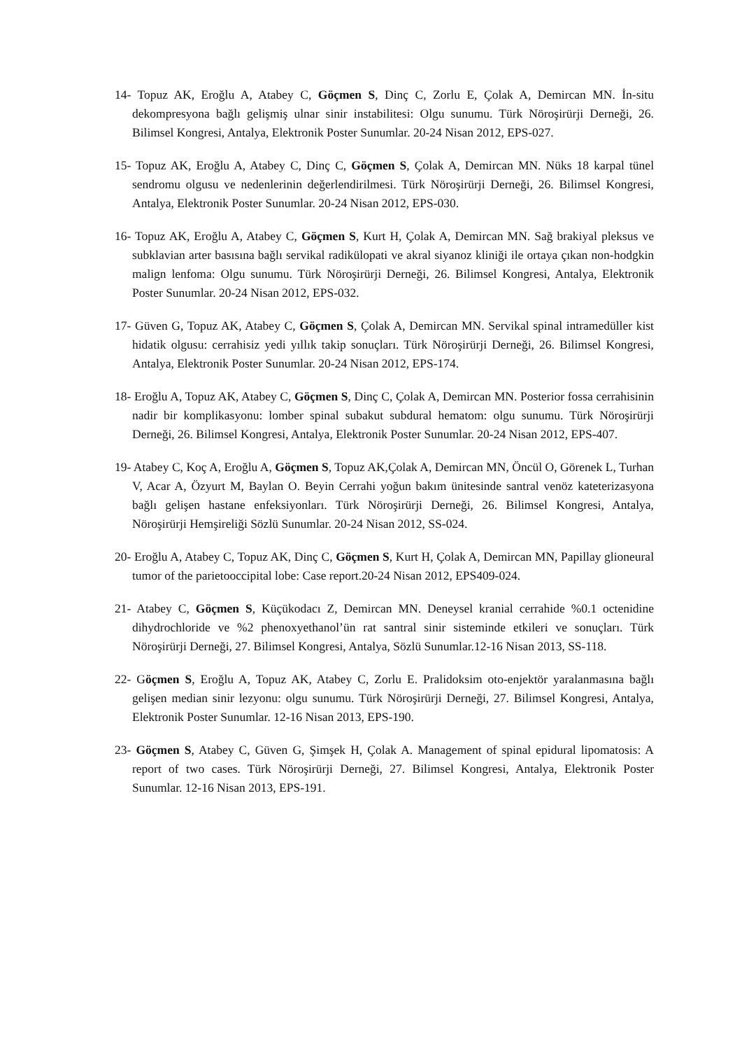14- Topuz AK, Eroğlu A, Atabey C, Göçmen S, Dinç C, Zorlu E, Çolak A, Demircan MN. İn-situ dekompresyona bağlı gelişmiş ulnar sinir instabilitesi: Olgu sunumu. Türk Nöroşirürji Derneği, 26. Bilimsel Kongresi, Antalya, Elektronik Poster Sunumlar. 20-24 Nisan 2012, EPS-027.
15- Topuz AK, Eroğlu A, Atabey C, Dinç C, Göçmen S, Çolak A, Demircan MN. Nüks 18 karpal tünel sendromu olgusu ve nedenlerinin değerlendirilmesi. Türk Nöroşirürji Derneği, 26. Bilimsel Kongresi, Antalya, Elektronik Poster Sunumlar. 20-24 Nisan 2012, EPS-030.
16- Topuz AK, Eroğlu A, Atabey C, Göçmen S, Kurt H, Çolak A, Demircan MN. Sağ brakiyal pleksus ve subklavian arter basısına bağlı servikal radikülopati ve akral siyanoz kliniği ile ortaya çıkan non-hodgkin malign lenfoma: Olgu sunumu. Türk Nöroşirürji Derneği, 26. Bilimsel Kongresi, Antalya, Elektronik Poster Sunumlar. 20-24 Nisan 2012, EPS-032.
17- Güven G, Topuz AK, Atabey C, Göçmen S, Çolak A, Demircan MN. Servikal spinal intramedüller kist hidatik olgusu: cerrahisiz yedi yıllık takip sonuçları. Türk Nöroşirürji Derneği, 26. Bilimsel Kongresi, Antalya, Elektronik Poster Sunumlar. 20-24 Nisan 2012, EPS-174.
18- Eroğlu A, Topuz AK, Atabey C, Göçmen S, Dinç C, Çolak A, Demircan MN. Posterior fossa cerrahisinin nadir bir komplikasyonu: lomber spinal subakut subdural hematom: olgu sunumu. Türk Nöroşirürji Derneği, 26. Bilimsel Kongresi, Antalya, Elektronik Poster Sunumlar. 20-24 Nisan 2012, EPS-407.
19- Atabey C, Koç A, Eroğlu A, Göçmen S, Topuz AK,Çolak A, Demircan MN, Öncül O, Görenek L, Turhan V, Acar A, Özyurt M, Baylan O. Beyin Cerrahi yoğun bakım ünitesinde santral venöz kateterizasyona bağlı gelişen hastane enfeksiyonları. Türk Nöroşirürji Derneği, 26. Bilimsel Kongresi, Antalya, Nöroşirürji Hemşireliği Sözlü Sunumlar. 20-24 Nisan 2012, SS-024.
20- Eroğlu A, Atabey C, Topuz AK, Dinç C, Göçmen S, Kurt H, Çolak A, Demircan MN, Papillay glioneural tumor of the parietooccipital lobe: Case report.20-24 Nisan 2012, EPS409-024.
21- Atabey C, Göçmen S, Küçükodacı Z, Demircan MN. Deneysel kranial cerrahide %0.1 octenidine dihydrochloride ve %2 phenoxyethanol’ün rat santral sinir sisteminde etkileri ve sonuçları. Türk Nöroşirürji Derneği, 27. Bilimsel Kongresi, Antalya, Sözlü Sunumlar.12-16 Nisan 2013, SS-118.
22- Göçmen S, Eroğlu A, Topuz AK, Atabey C, Zorlu E. Pralidoksim oto-enjektör yaralanmasına bağlı gelişen median sinir lezyonu: olgu sunumu. Türk Nöroşirürji Derneği, 27. Bilimsel Kongresi, Antalya, Elektronik Poster Sunumlar. 12-16 Nisan 2013, EPS-190.
23- Göçmen S, Atabey C, Güven G, Şimşek H, Çolak A. Management of spinal epidural lipomatosis: A report of two cases. Türk Nöroşirürji Derneği, 27. Bilimsel Kongresi, Antalya, Elektronik Poster Sunumlar. 12-16 Nisan 2013, EPS-191.